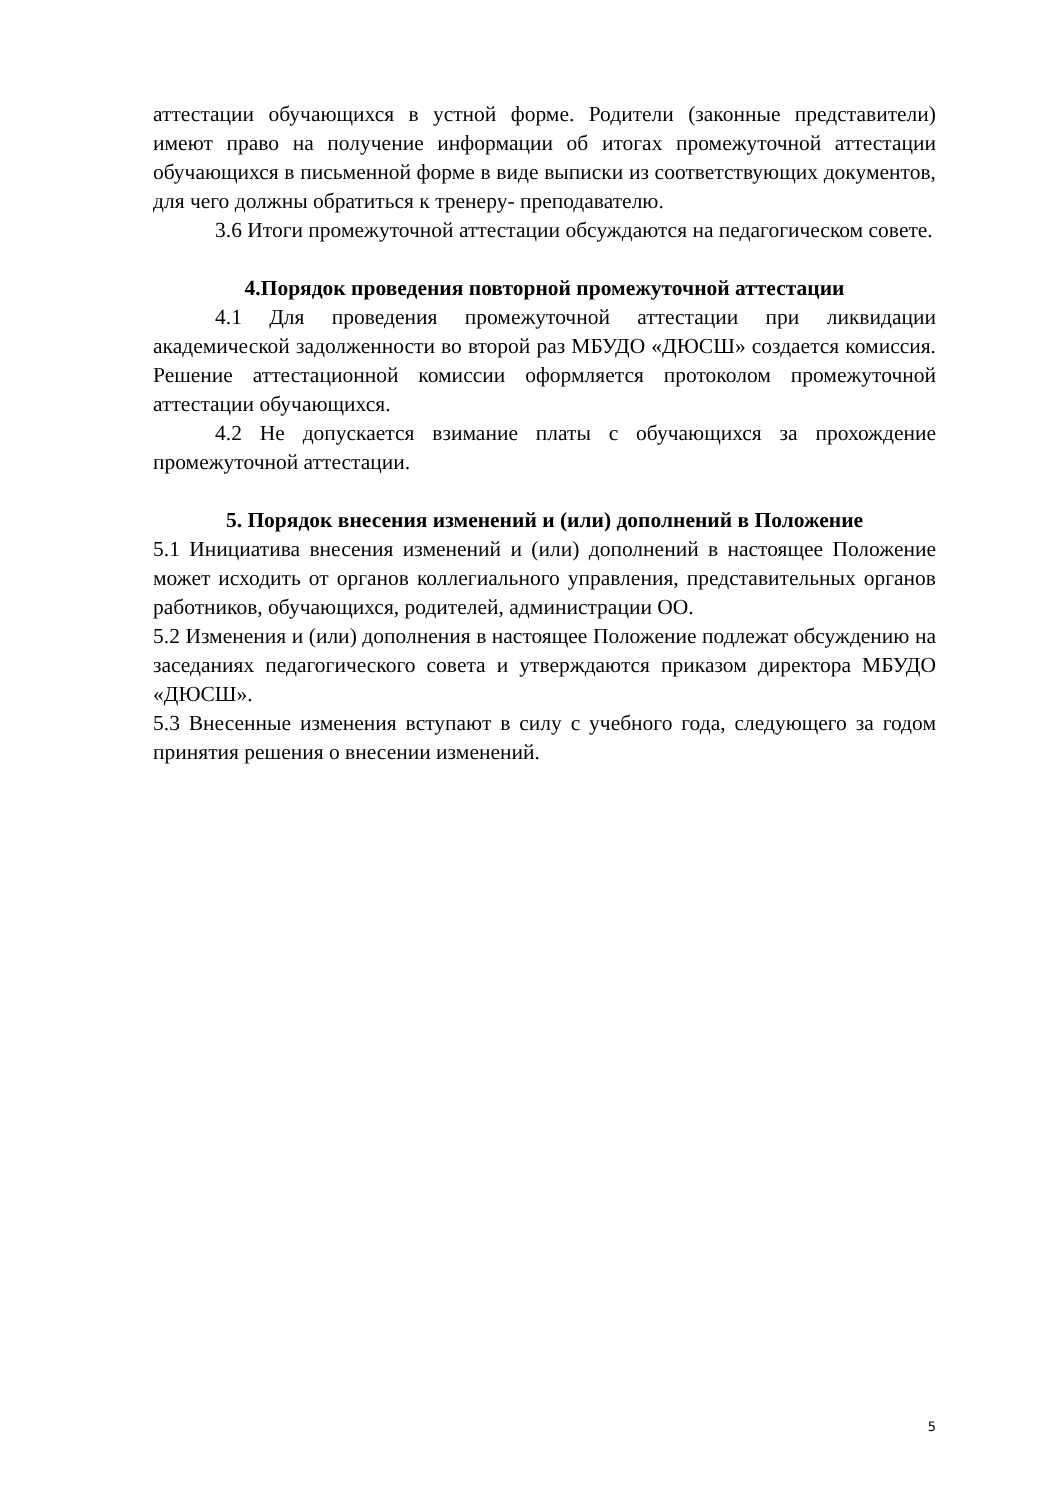аттестации обучающихся в устной форме. Родители (законные представители) имеют право на получение информации об итогах промежуточной аттестации обучающихся в письменной форме в виде выписки из соответствующих документов, для чего должны обратиться к тренеру- преподавателю.
3.6 Итоги промежуточной аттестации обсуждаются на педагогическом совете.
4.Порядок проведения повторной промежуточной аттестации
4.1 Для проведения промежуточной аттестации при ликвидации академической задолженности во второй раз МБУДО «ДЮСШ» создается комиссия. Решение аттестационной комиссии оформляется протоколом промежуточной аттестации обучающихся.
4.2 Не допускается взимание платы с обучающихся за прохождение промежуточной аттестации.
5. Порядок внесения изменений и (или) дополнений в Положение
5.1 Инициатива внесения изменений и (или) дополнений в настоящее Положение может исходить от органов коллегиального управления, представительных органов работников, обучающихся, родителей, администрации ОО.
5.2 Изменения и (или) дополнения в настоящее Положение подлежат обсуждению на заседаниях педагогического совета и утверждаются приказом директора МБУДО «ДЮСШ».
5.3 Внесенные изменения вступают в силу с учебного года, следующего за годом принятия решения о внесении изменений.
5